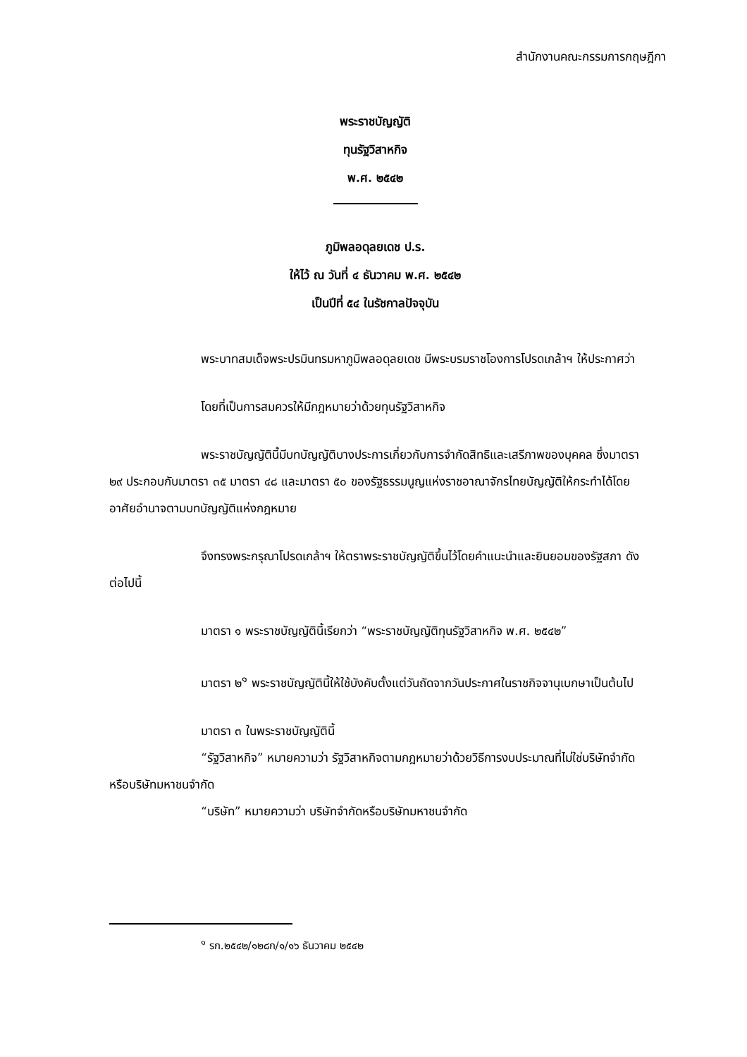สำนักงานคณะกรรมการกฤษฎีกา
พระราชบัญญัติ
ทุนรัฐวิสาหกิจ
พ.ศ. ๒๕๔๒
ภูมิพลอดุลยเดช ป.ร.
ให้ไว้ ณ วันที่ ๔ ธันวาคม พ.ศ. ๒๕๔๒
เป็นปีที่ ๕๔ ในรัชกาลปัจจุบัน
พระบาทสมเด็จพระปรมินทรมหาภูมิพลอดุลยเดช มีพระบรมราชโองการโปรดเกล้าฯ ให้ประกาศว่า
โดยที่เป็นการสมควรให้มีกฎหมายว่าด้วยทุนรัฐวิสาหกิจ
พระราชบัญญัตินี้มีบทบัญญัติบางประการเกี่ยวกับการจำกัดสิทธิและเสรีภาพของบุคคล ซึ่งมาตรา ๒๙ ประกอบกับมาตรา ๓๕ มาตรา ๔๘ และมาตรา ๕๐ ของรัฐธรรมนูญแห่งราชอาณาจักรไทยบัญญัติให้กระทำได้โดยอาศัยอำนาจตามบทบัญญัติแห่งกฎหมาย
จึงทรงพระกรุณาโปรดเกล้าฯ ให้ตราพระราชบัญญัติขึ้นไว้โดยคำแนะนำและยินยอมของรัฐสภา ดังต่อไปนี้
มาตรา ๑ พระราชบัญญัตินี้เรียกว่า “พระราชบัญญัติทุนรัฐวิสาหกิจ พ.ศ. ๒๕๔๒”
มาตรา ๒<sup>๑</sup> พระราชบัญญัตินี้ให้ใช้บังคับตั้งแต่วันถัดจากวันประกาศในราชกิจจานุเบกษาเป็นต้นไป
มาตรา ๓ ในพระราชบัญญัตินี้
“รัฐวิสาหกิจ” หมายความว่า รัฐวิสาหกิจตามกฎหมายว่าด้วยวิธีการงบประมาณที่ไม่ใช่บริษัทจำกัดหรือบริษัทมหาชนจำกัด
“บริษัท” หมายความว่า บริษัทจำกัดหรือบริษัทมหาชนจำกัด
<sup>๑</sup> รก.๒๕๔๒/๑๒๘ก/๑/๑๖ ธันวาคม ๒๕๔๒